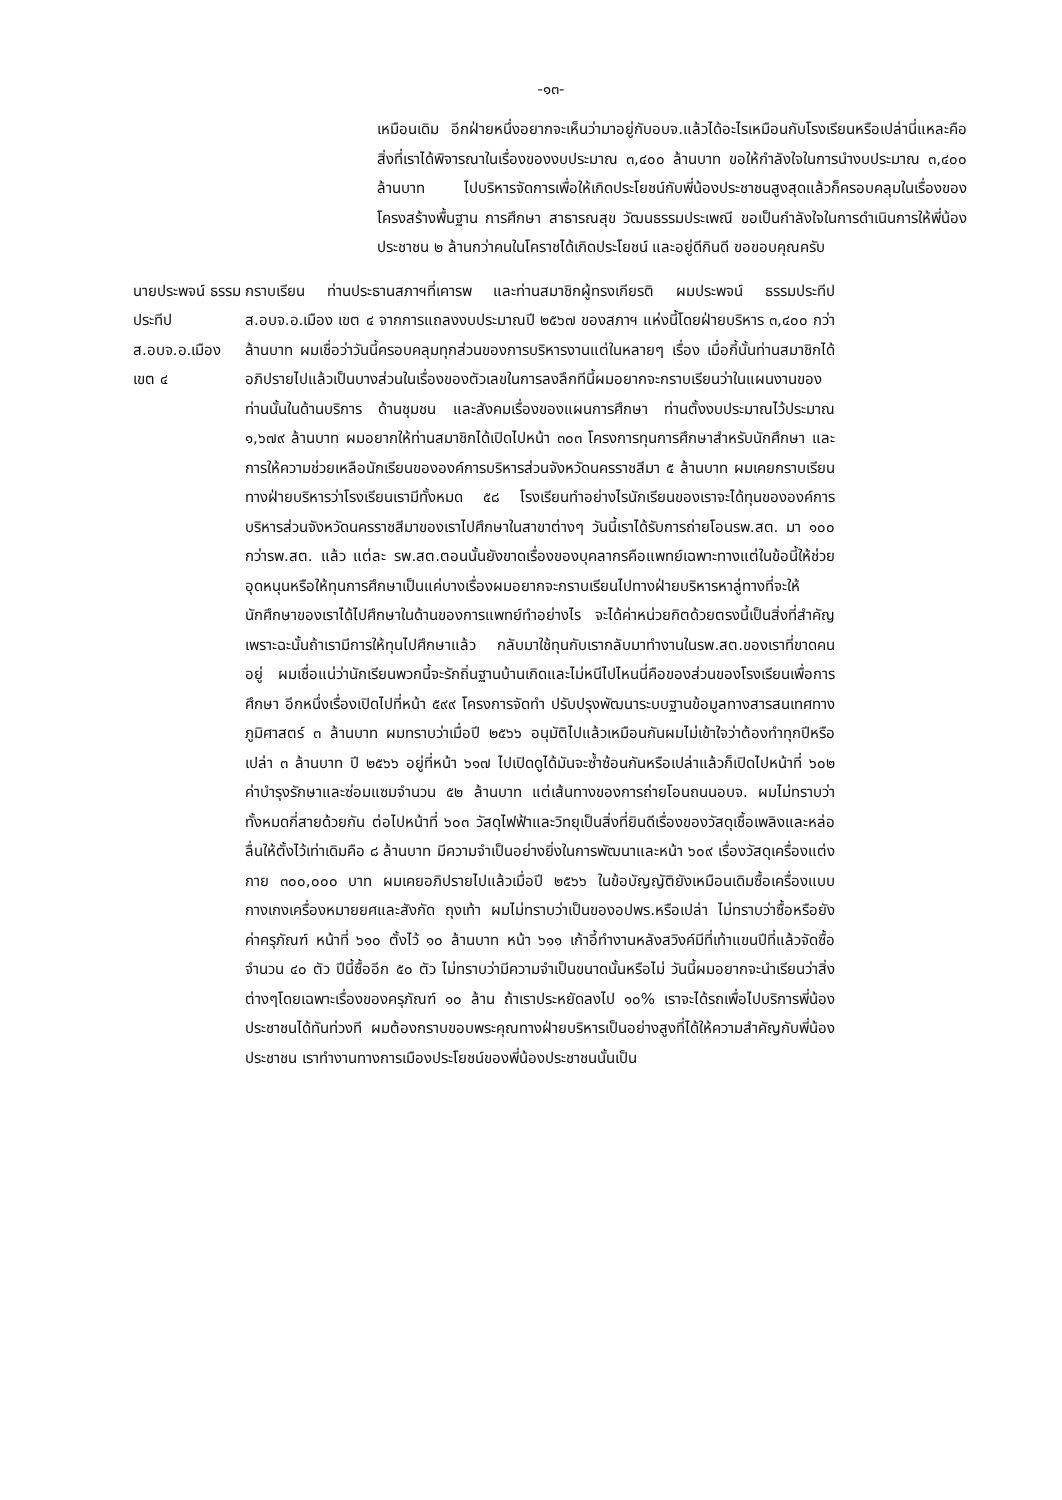-๑๓-
เหมือนเดิม อีกฝ่ายหนึ่งอยากจะเห็นว่ามาอยู่กับอบจ.แล้วได้อะไรเหมือนกับโรงเรียนหรือเปล่านี่แหละคือสิ่งที่เราได้พิจารณาในเรื่องของงบประมาณ ๓,๔๐๐ ล้านบาท ขอให้กำลังใจในการนำงบประมาณ ๓,๔๐๐ ล้านบาท ไปบริหารจัดการเพื่อให้เกิดประโยชน์กับพี่น้องประชาชนสูงสุดแล้วก็ครอบคลุมในเรื่องของโครงสร้างพื้นฐาน การศึกษา สาธารณสุข วัฒนธรรมประเพณี ขอเป็นกำลังใจในการดำเนินการให้พี่น้องประชาชน ๒ ล้านกว่าคนในโคราชได้เกิดประโยชน์ และอยู่ดีกินดี ขอขอบคุณครับ
นายประพจน์ ธรรมประทีป
ส.อบจ.อ.เมือง เขต ๔
กราบเรียน ท่านประธานสภาฯที่เคารพ และท่านสมาชิกผู้ทรงเกียรติ ผมประพจน์ ธรรมประทีป ส.อบจ.อ.เมือง เขต ๔ จากการแถลงงบประมาณปี ๒๕๖๗ ของสภาฯ แห่งนี้โดยฝ่ายบริหาร ๓,๔๐๐ กว่าล้านบาท ผมเชื่อว่าวันนี้ครอบคลุมทุกส่วนของการบริหารงานแต่ในหลายๆ เรื่อง เมื่อกี้นั้นท่านสมาชิกได้อภิปรายไปแล้วเป็นบางส่วนในเรื่องของตัวเลขในการลงลึกทีนี้ผมอยากจะกราบเรียนว่าในแผนงานของท่านนั้นในด้านบริการ ด้านชุมชน และสังคมเรื่องของแผนการศึกษา ท่านตั้งงบประมาณไว้ประมาณ ๑,๖๗๙ ล้านบาท ผมอยากให้ท่านสมาชิกได้เปิดไปหน้า ๓๐๓ โครงการทุนการศึกษาสำหรับนักศึกษา และการให้ความช่วยเหลือนักเรียนขององค์การบริหารส่วนจังหวัดนครราชสีมา ๕ ล้านบาท ผมเคยกราบเรียนทางฝ่ายบริหารว่าโรงเรียนเรามีทั้งหมด ๕๘ โรงเรียนทำอย่างไรนักเรียนของเราจะได้ทุนขององค์การบริหารส่วนจังหวัดนครราชสีมาของเราไปศึกษาในสาขาต่างๆ วันนี้เราได้รับการถ่ายโอนรพ.สต. มา ๑๐๐ กว่ารพ.สต. แล้ว แต่ละ รพ.สต.ตอนนั้นยังขาดเรื่องของบุคลากรคือแพทย์เฉพาะทางแต่ในข้อนี้ให้ช่วยอุดหนุนหรือให้ทุนการศึกษาเป็นแค่บางเรื่องผมอยากจะกราบเรียนไปทางฝ่ายบริหารหาลู่ทางที่จะให้นักศึกษาของเราได้ไปศึกษาในด้านของการแพทย์ทำอย่างไร จะได้ค่าหน่วยกิตด้วยตรงนี้เป็นสิ่งที่สำคัญเพราะฉะนั้นถ้าเรามีการให้ทุนไปศึกษาแล้ว กลับมาใช้ทุนกับเรากลับมาทำงานในรพ.สต.ของเราที่ขาดคนอยู่ ผมเชื่อแน่ว่านักเรียนพวกนี้จะรักถิ่นฐานบ้านเกิดและไม่หนีไปไหนนี่คือของส่วนของโรงเรียนเพื่อการศึกษา อีกหนึ่งเรื่องเปิดไปที่หน้า ๕๙๙ โครงการจัดทำ ปรับปรุงพัฒนาระบบฐานข้อมูลทางสารสนเทศทางภูมิศาสตร์ ๓ ล้านบาท ผมทราบว่าเมื่อปี ๒๕๖๖ อนุมัติไปแล้วเหมือนกันผมไม่เข้าใจว่าต้องทำทุกปีหรือเปล่า ๓ ล้านบาท ปี ๒๕๖๖ อยู่ที่หน้า ๖๑๗ ไปเปิดดูได้มันจะซ้ำซ้อนกันหรือเปล่าแล้วก็เปิดไปหน้าที่ ๖๐๒ ค่าบำรุงรักษาและซ่อมแซมจำนวน ๕๒ ล้านบาท แต่เส้นทางของการถ่ายโอนถนนอบจ. ผมไม่ทราบว่าทั้งหมดกี่สายด้วยกัน ต่อไปหน้าที่ ๖๐๓ วัสดุไฟฟ้าและวิทยุเป็นสิ่งที่ยินดีเรื่องของวัสดุเชื้อเพลิงและหล่อลื่นให้ตั้งไว้เท่าเดิมคือ ๘ ล้านบาท มีความจำเป็นอย่างยิ่งในการพัฒนาและหน้า ๖๐๙ เรื่องวัสดุเครื่องแต่งกาย ๓๐๐,๐๐๐ บาท ผมเคยอภิปรายไปแล้วเมื่อปี ๒๕๖๖ ในข้อบัญญัติยังเหมือนเดิมซื้อเครื่องแบบกางเกงเครื่องหมายยศและสังกัด ถุงเท้า ผมไม่ทราบว่าเป็นของอปพร.หรือเปล่า ไม่ทราบว่าซื้อหรือยัง ค่าครุภัณฑ์ หน้าที่ ๖๑๐ ตั้งไว้ ๑๐ ล้านบาท หน้า ๖๑๑ เก้าอี้ทำงานหลังสวิงค์มีที่เท้าแขนปีที่แล้วจัดซื้อจำนวน ๔๐ ตัว ปีนี้ซื้ออีก ๕๐ ตัว ไม่ทราบว่ามีความจำเป็นขนาดนั้นหรือไม่ วันนี้ผมอยากจะนำเรียนว่าสิ่งต่างๆโดยเฉพาะเรื่องของครุภัณฑ์ ๑๐ ล้าน ถ้าเราประหยัดลงไป ๑๐% เราจะได้รถเพื่อไปบริการพี่น้องประชาชนได้ทันท่วงที ผมต้องกราบขอบพระคุณทางฝ่ายบริหารเป็นอย่างสูงที่ได้ให้ความสำคัญกับพี่น้องประชาชน เราทำงานทางการเมืองประโยชน์ของพี่น้องประชาชนนั้นเป็น